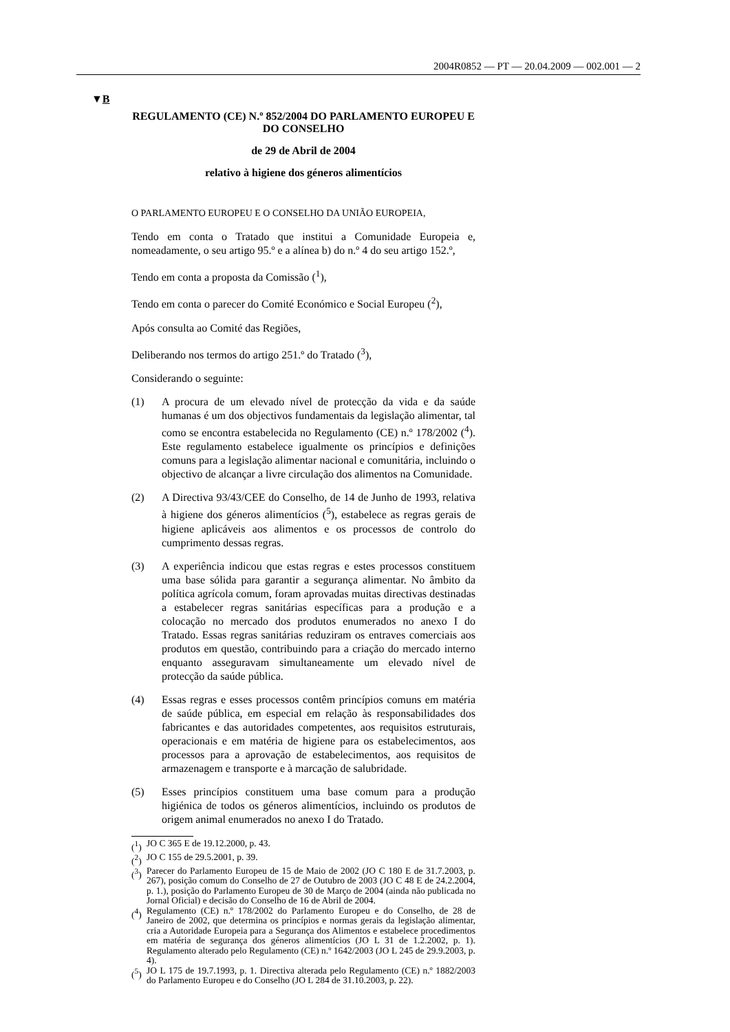2004R0852 — PT — 20.04.2009 — 002.001 — 2
▼B
REGULAMENTO (CE) N.º 852/2004 DO PARLAMENTO EUROPEU E DO CONSELHO
de 29 de Abril de 2004
relativo à higiene dos géneros alimentícios
O PARLAMENTO EUROPEU E O CONSELHO DA UNIÃO EUROPEIA,
Tendo em conta o Tratado que institui a Comunidade Europeia e, nomeadamente, o seu artigo 95.º e a alínea b) do n.º 4 do seu artigo 152.º,
Tendo em conta a proposta da Comissão (<sup>1</sup>),
Tendo em conta o parecer do Comité Económico e Social Europeu (<sup>2</sup>),
Após consulta ao Comité das Regiões,
Deliberando nos termos do artigo 251.º do Tratado (<sup>3</sup>),
Considerando o seguinte:
(1) A procura de um elevado nível de protecção da vida e da saúde humanas é um dos objectivos fundamentais da legislação alimentar, tal como se encontra estabelecida no Regulamento (CE) n.º 178/2002 (<sup>4</sup>). Este regulamento estabelece igualmente os princípios e definições comuns para a legislação alimentar nacional e comunitária, incluindo o objectivo de alcançar a livre circulação dos alimentos na Comunidade.
(2) A Directiva 93/43/CEE do Conselho, de 14 de Junho de 1993, relativa à higiene dos géneros alimentícios (<sup>5</sup>), estabelece as regras gerais de higiene aplicáveis aos alimentos e os processos de controlo do cumprimento dessas regras.
(3) A experiência indicou que estas regras e estes processos constituem uma base sólida para garantir a segurança alimentar. No âmbito da política agrícola comum, foram aprovadas muitas directivas destinadas a estabelecer regras sanitárias específicas para a produção e a colocação no mercado dos produtos enumerados no anexo I do Tratado. Essas regras sanitárias reduziram os entraves comerciais aos produtos em questão, contribuindo para a criação do mercado interno enquanto asseguravam simultaneamente um elevado nível de protecção da saúde pública.
(4) Essas regras e esses processos contêm princípios comuns em matéria de saúde pública, em especial em relação às responsabilidades dos fabricantes e das autoridades competentes, aos requisitos estruturais, operacionais e em matéria de higiene para os estabelecimentos, aos processos para a aprovação de estabelecimentos, aos requisitos de armazenagem e transporte e à marcação de salubridade.
(5) Esses princípios constituem uma base comum para a produção higiénica de todos os géneros alimentícios, incluindo os produtos de origem animal enumerados no anexo I do Tratado.
(<sup>1</sup>) JO C 365 E de 19.12.2000, p. 43.
(<sup>2</sup>) JO C 155 de 29.5.2001, p. 39.
(<sup>3</sup>) Parecer do Parlamento Europeu de 15 de Maio de 2002 (JO C 180 E de 31.7.2003, p. 267), posição comum do Conselho de 27 de Outubro de 2003 (JO C 48 E de 24.2.2004, p. 1.), posição do Parlamento Europeu de 30 de Março de 2004 (ainda não publicada no Jornal Oficial) e decisão do Conselho de 16 de Abril de 2004.
(<sup>4</sup>) Regulamento (CE) n.º 178/2002 do Parlamento Europeu e do Conselho, de 28 de Janeiro de 2002, que determina os princípios e normas gerais da legislação alimentar, cria a Autoridade Europeia para a Segurança dos Alimentos e estabelece procedimentos em matéria de segurança dos géneros alimentícios (JO L 31 de 1.2.2002, p. 1). Regulamento alterado pelo Regulamento (CE) n.º 1642/2003 (JO L 245 de 29.9.2003, p. 4).
(<sup>5</sup>) JO L 175 de 19.7.1993, p. 1. Directiva alterada pelo Regulamento (CE) n.º 1882/2003 do Parlamento Europeu e do Conselho (JO L 284 de 31.10.2003, p. 22).